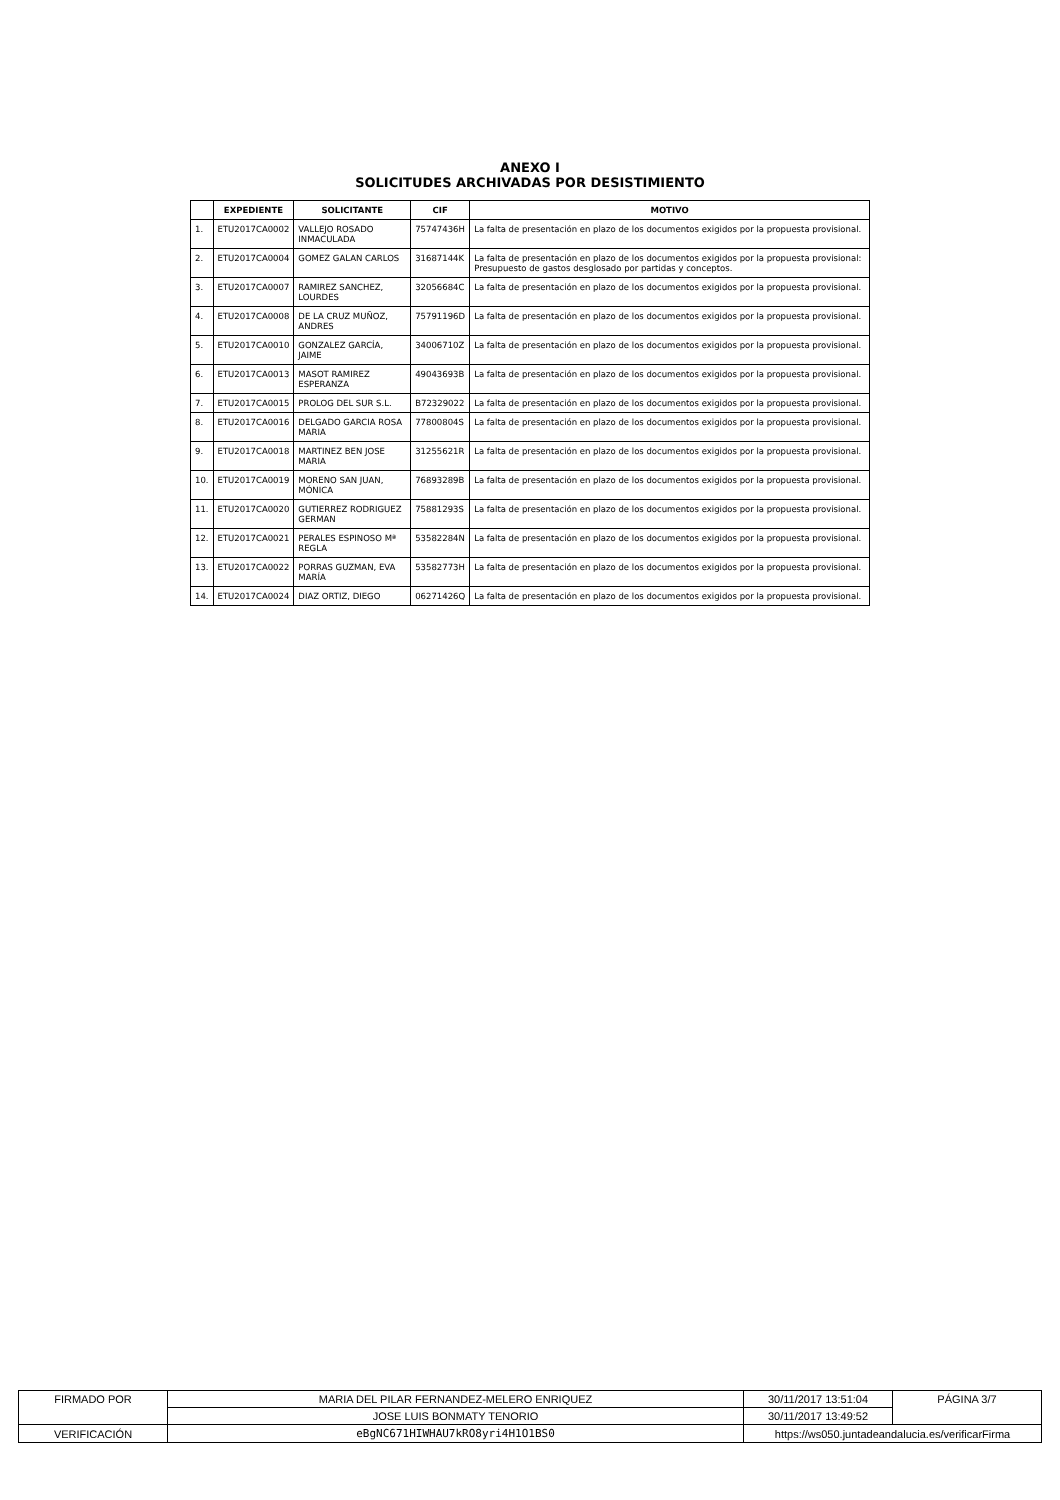ANEXO I
SOLICITUDES ARCHIVADAS POR DESISTIMIENTO
| | EXPEDIENTE | SOLICITANTE | CIF | MOTIVO |
| --- | --- | --- | --- | --- |
| 1. | ETU2017CA0002 | VALLEJO ROSADO INMACULADA | 75747436H | La falta de presentación en plazo de los documentos exigidos por la propuesta provisional. |
| 2. | ETU2017CA0004 | GOMEZ GALAN CARLOS | 31687144K | La falta de presentación en plazo de los documentos exigidos por la propuesta provisional: Presupuesto de gastos desglosado por partidas y conceptos. |
| 3. | ETU2017CA0007 | RAMIREZ SANCHEZ, LOURDES | 32056684C | La falta de presentación en plazo de los documentos exigidos por la propuesta provisional. |
| 4. | ETU2017CA0008 | DE LA CRUZ MUÑOZ, ANDRES | 75791196D | La falta de presentación en plazo de los documentos exigidos por la propuesta provisional. |
| 5. | ETU2017CA0010 | GONZALEZ GARCÍA, JAIME | 34006710Z | La falta de presentación en plazo de los documentos exigidos por la propuesta provisional. |
| 6. | ETU2017CA0013 | MASOT RAMIREZ ESPERANZA | 49043693B | La falta de presentación en plazo de los documentos exigidos por la propuesta provisional. |
| 7. | ETU2017CA0015 | PROLOG DEL SUR S.L. | B72329022 | La falta de presentación en plazo de los documentos exigidos por la propuesta provisional. |
| 8. | ETU2017CA0016 | DELGADO GARCIA ROSA MARIA | 77800804S | La falta de presentación en plazo de los documentos exigidos por la propuesta provisional. |
| 9. | ETU2017CA0018 | MARTINEZ BEN JOSE MARIA | 31255621R | La falta de presentación en plazo de los documentos exigidos por la propuesta provisional. |
| 10. | ETU2017CA0019 | MORENO SAN JUAN, MÓNICA | 76893289B | La falta de presentación en plazo de los documentos exigidos por la propuesta provisional. |
| 11. | ETU2017CA0020 | GUTIERREZ RODRIGUEZ GERMAN | 75881293S | La falta de presentación en plazo de los documentos exigidos por la propuesta provisional. |
| 12. | ETU2017CA0021 | PERALES ESPINOSO Mª REGLA | 53582284N | La falta de presentación en plazo de los documentos exigidos por la propuesta provisional. |
| 13. | ETU2017CA0022 | PORRAS GUZMAN, EVA MARÍA | 53582773H | La falta de presentación en plazo de los documentos exigidos por la propuesta provisional. |
| 14. | ETU2017CA0024 | DIAZ ORTIZ, DIEGO | 06271426Q | La falta de presentación en plazo de los documentos exigidos por la propuesta provisional. |
| FIRMADO POR | MARIA DEL PILAR FERNANDEZ-MELERO ENRIQUEZ | | 30/11/2017 13:51:04 | PÁGINA 3/7 |
| | JOSE LUIS BONMATY TENORIO | | 30/11/2017 13:49:52 | |
| VERIFICACIÓN | eBgNC671HIWHAU7kRO8yri4H1O1BS0 | https://ws050.juntadeandalucia.es/verificarFirma | | |